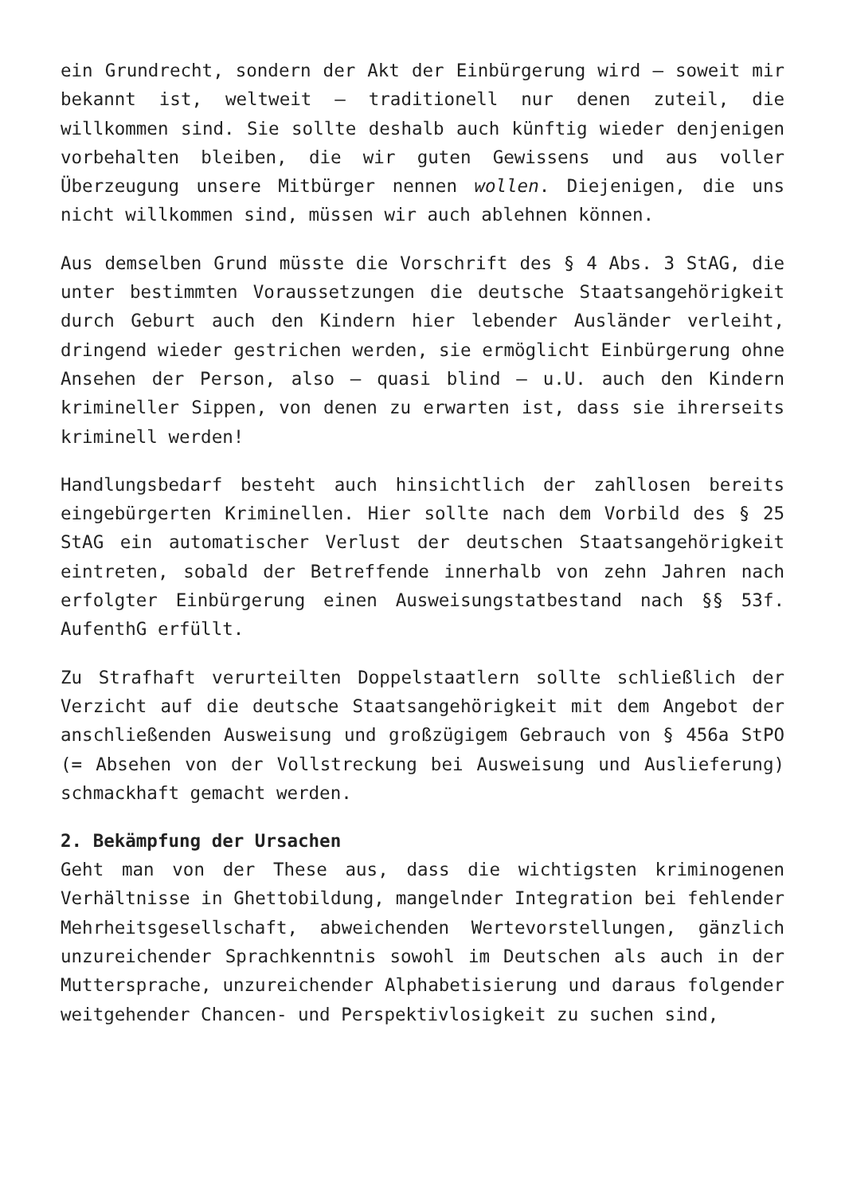ein Grundrecht, sondern der Akt der Einbürgerung wird – soweit mir bekannt ist, weltweit – traditionell nur denen zuteil, die willkommen sind. Sie sollte deshalb auch künftig wieder denjenigen vorbehalten bleiben, die wir guten Gewissens und aus voller Überzeugung unsere Mitbürger nennen wollen. Diejenigen, die uns nicht willkommen sind, müssen wir auch ablehnen können.
Aus demselben Grund müsste die Vorschrift des § 4 Abs. 3 StAG, die unter bestimmten Voraussetzungen die deutsche Staatsangehörigkeit durch Geburt auch den Kindern hier lebender Ausländer verleiht, dringend wieder gestrichen werden, sie ermöglicht Einbürgerung ohne Ansehen der Person, also – quasi blind – u.U. auch den Kindern krimineller Sippen, von denen zu erwarten ist, dass sie ihrerseits kriminell werden!
Handlungsbedarf besteht auch hinsichtlich der zahllosen bereits eingebürgerten Kriminellen. Hier sollte nach dem Vorbild des § 25 StAG ein automatischer Verlust der deutschen Staatsangehörigkeit eintreten, sobald der Betreffende innerhalb von zehn Jahren nach erfolgter Einbürgerung einen Ausweisungstatbestand nach §§ 53f. AufenthG erfüllt.
Zu Strafhaft verurteilten Doppelstaatlern sollte schließlich der Verzicht auf die deutsche Staatsangehörigkeit mit dem Angebot der anschließenden Ausweisung und großzügigem Gebrauch von § 456a StPO (= Absehen von der Vollstreckung bei Ausweisung und Auslieferung) schmackhaft gemacht werden.
2. Bekämpfung der Ursachen
Geht man von der These aus, dass die wichtigsten kriminogenen Verhältnisse in Ghettobildung, mangelnder Integration bei fehlender Mehrheitsgesellschaft, abweichenden Wertevorstellungen, gänzlich unzureichender Sprachkenntnis sowohl im Deutschen als auch in der Muttersprache, unzureichender Alphabetisierung und daraus folgender weitgehender Chancen- und Perspektivlosigkeit zu suchen sind,